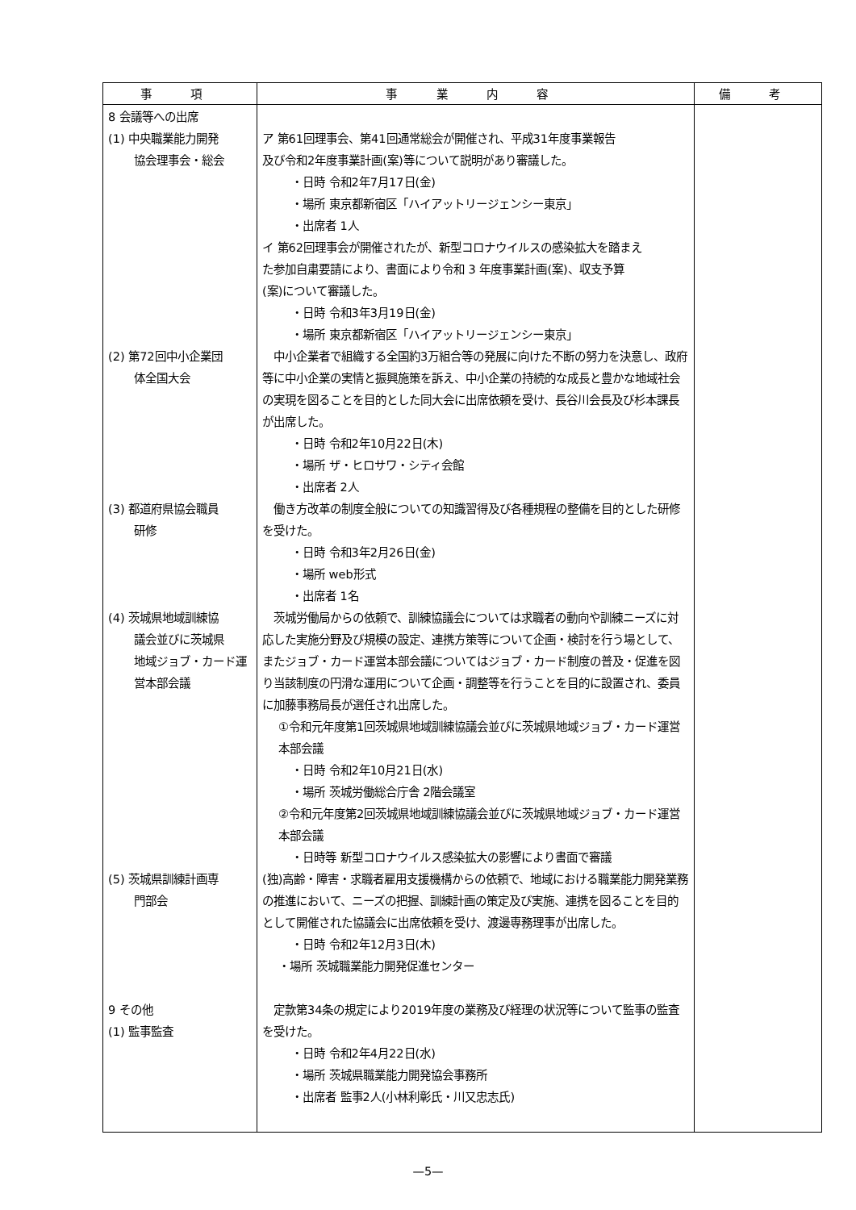| 事 項 | 事 業 内 容 | 備 考 |
| --- | --- | --- |
| 8 会議等への出席 (1) 中央職業能力開発 協会理事会・総会 (2) 第72回中小企業団 体全国大会 (3) 都道府県協会職員 研修 (4) 茨城県地域訓練協 議会並びに茨城県 地域ジョブ・カード運 営本部会議 (5) 茨城県訓練計画専 門部会 9 その他 (1) 監事監査 | ア 第61回理事会、第41回通常総会が開催され、平成31年度事業報告 及び令和2年度事業計画(案)等について説明があり審議した。 ・日時 令和2年7月17日(金) ・場所 東京都新宿区「ハイアットリージェンシー東京」 ・出席者 1人 イ 第62回理事会が開催されたが、新型コロナウイルスの感染拡大を踏まえ た参加自粛要請により、書面により令和 3 年度事業計画(案)、収支予算 (案)について審議した。 ・日時 令和3年3月19日(金) ・場所 東京都新宿区「ハイアットリージェンシー東京」 中小企業者で組織する全国約3万組合等の発展に向けた不断の努力を決意し、政府等に中小企業の実情と振興施策を訴え、中小企業の持続的な成長と豊かな地域社会の実現を図ることを目的とした同大会に出席依頼を受け、長谷川会長及び杉本課長が出席した。 ・日時 令和2年10月22日(木) ・場所 ザ・ヒロサワ・シティ会館 ・出席者 2人 働き方改革の制度全般についての知識習得及び各種規程の整備を目的とした研修を受けた。 ・日時 令和3年2月26日(金) ・場所 web形式 ・出席者 1名 茨城労働局からの依頼で、訓練協議会については求職者の動向や訓練ニーズに対応した実施分野及び規模の設定、連携方策等について企画・検討を行う場として、またジョブ・カード運営本部会議についてはジョブ・カード制度の普及・促進を図り当該制度の円滑な運用について企画・調整等を行うことを目的に設置され、委員に加藤事務局長が選任され出席した。 ①令和元年度第1回茨城県地域訓練協議会並びに茨城県地域ジョブ・カード運営本部会議 ・日時 令和2年10月21日(水) ・場所 茨城労働総合庁舎 2階会議室 ②令和元年度第2回茨城県地域訓練協議会並びに茨城県地域ジョブ・カード運営本部会議 ・日時等 新型コロナウイルス感染拡大の影響により書面で審議 (独)高齢・障害・求職者雇用支援機構からの依頼で、地域における職業能力開発業務の推進において、ニーズの把握、訓練計画の策定及び実施、連携を図ることを目的として開催された協議会に出席依頼を受け、渡邊専務理事が出席した。 ・日時 令和2年12月3日(木) ・場所 茨城職業能力開発促進センター 定款第34条の規定により2019年度の業務及び経理の状況等について監事の監査を受けた。 ・日時 令和2年4月22日(水) ・場所 茨城県職業能力開発協会事務所 ・出席者 監事2人(小林利彰氏・川又忠志氏) | |
—5—